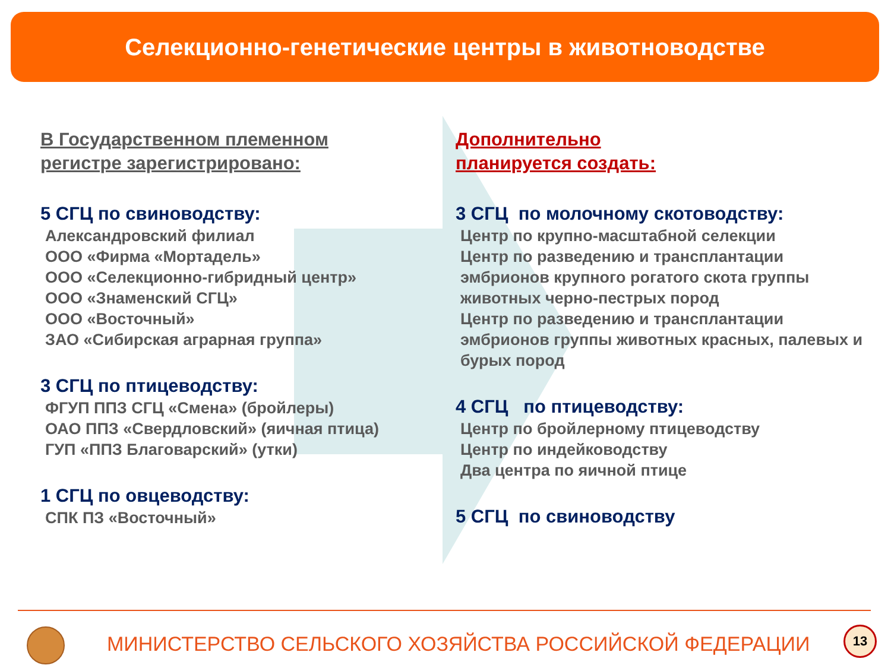Селекционно-генетические центры в животноводстве
В Государственном племенном
регистре зарегистрировано:
5 СГЦ по свиноводству:
Александровский филиал
ООО «Фирма «Мортадель»
ООО «Селекционно-гибридный центр»
ООО «Знаменский СГЦ»
ООО «Восточный»
ЗАО «Сибирская аграрная группа»
3 СГЦ по птицеводству:
ФГУП ППЗ СГЦ «Смена» (бройлеры)
ОАО ППЗ «Свердловский» (яичная птица)
ГУП «ППЗ Благоварский» (утки)
1 СГЦ по овцеводству:
СПК ПЗ «Восточный»
Дополнительно
планируется создать:
3 СГЦ по молочному скотоводству:
Центр по крупно-масштабной селекции
Центр по разведению и трансплантации эмбрионов крупного рогатого скота группы животных черно-пестрых пород
Центр по разведению и трансплантации эмбрионов группы животных красных, палевых и бурых пород
4 СГЦ по птицеводству:
Центр по бройлерному птицеводству
Центр по индейководству
Два центра по яичной птице
5 СГЦ по свиноводству
МИНИСТЕРСТВО СЕЛЬСКОГО ХОЗЯЙСТВА РОССИЙСКОЙ ФЕДЕРАЦИИ
13